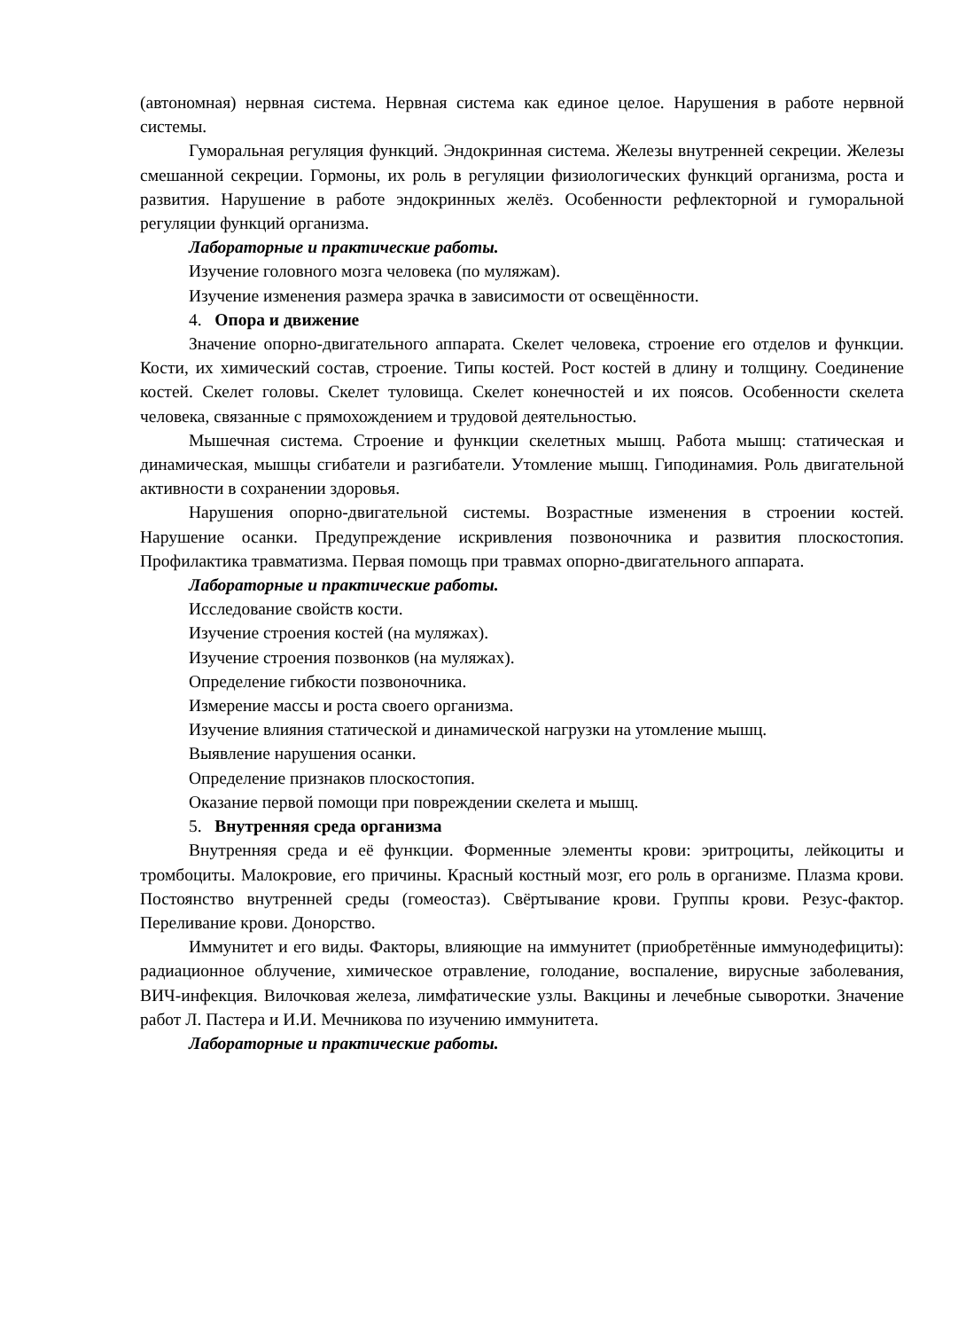(автономная) нервная система. Нервная система как единое целое. Нарушения в работе нервной системы.
Гуморальная регуляция функций. Эндокринная система. Железы внутренней секреции. Железы смешанной секреции. Гормоны, их роль в регуляции физиологических функций организма, роста и развития. Нарушение в работе эндокринных желёз. Особенности рефлекторной и гуморальной регуляции функций организма.
Лабораторные и практические работы.
Изучение головного мозга человека (по муляжам).
Изучение изменения размера зрачка в зависимости от освещённости.
4. Опора и движение
Значение опорно-двигательного аппарата. Скелет человека, строение его отделов и функции. Кости, их химический состав, строение. Типы костей. Рост костей в длину и толщину. Соединение костей. Скелет головы. Скелет туловища. Скелет конечностей и их поясов. Особенности скелета человека, связанные с прямохождением и трудовой деятельностью.
Мышечная система. Строение и функции скелетных мышц. Работа мышц: статическая и динамическая, мышцы сгибатели и разгибатели. Утомление мышц. Гиподинамия. Роль двигательной активности в сохранении здоровья.
Нарушения опорно-двигательной системы. Возрастные изменения в строении костей. Нарушение осанки. Предупреждение искривления позвоночника и развития плоскостопия. Профилактика травматизма. Первая помощь при травмах опорно-двигательного аппарата.
Лабораторные и практические работы.
Исследование свойств кости.
Изучение строения костей (на муляжах).
Изучение строения позвонков (на муляжах).
Определение гибкости позвоночника.
Измерение массы и роста своего организма.
Изучение влияния статической и динамической нагрузки на утомление мышц.
Выявление нарушения осанки.
Определение признаков плоскостопия.
Оказание первой помощи при повреждении скелета и мышц.
5. Внутренняя среда организма
Внутренняя среда и её функции. Форменные элементы крови: эритроциты, лейкоциты и тромбоциты. Малокровие, его причины. Красный костный мозг, его роль в организме. Плазма крови. Постоянство внутренней среды (гомеостаз). Свёртывание крови. Группы крови. Резус-фактор. Переливание крови. Донорство.
Иммунитет и его виды. Факторы, влияющие на иммунитет (приобретённые иммунодефициты): радиационное облучение, химическое отравление, голодание, воспаление, вирусные заболевания, ВИЧ-инфекция. Вилочковая железа, лимфатические узлы. Вакцины и лечебные сыворотки. Значение работ Л. Пастера и И.И. Мечникова по изучению иммунитета.
Лабораторные и практические работы.